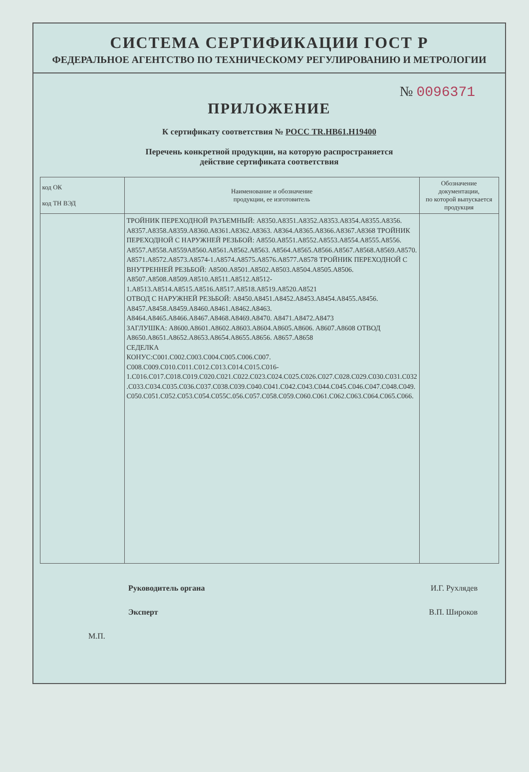СИСТЕМА СЕРТИФИКАЦИИ ГОСТ Р
ФЕДЕРАЛЬНОЕ АГЕНТСТВО ПО ТЕХНИЧЕСКОМУ РЕГУЛИРОВАНИЮ И МЕТРОЛОГИИ
№ 0096371
ПРИЛОЖЕНИЕ
К сертификату соответствия № РОСС TR.НВ61.Н19400
Перечень конкретной продукции, на которую распространяется
действие сертификата соответствия
| код ОК код ТН ВЭД | Наименование и обозначение продукции, ее изготовитель | Обозначение документации, по которой выпускается продукция |
| --- | --- | --- |
| | ТРОЙНИК ПЕРЕХОДНОЙ РАЗЪЕМНЫЙ: A8350.A8351.A8352.A8353.A8354.A8355.A8356. A8357.A8358.A8359.A8360.A8361.A8362.A8363. A8364.A8365.A8366.A8367.A8368 ТРОЙНИК ПЕРЕХОДНОЙ С НАРУЖНЕЙ РЕЗЬБОЙ: A8550.A8551.A8552.A8553.A8554.A8555.A8556. A8557.A8558.A8559A8560.A8561.A8562.A8563. A8564.A8565.A8566.A8567.A8568.A8569.A8570. A8571.A8572.A8573.A8574-1.A8574.A8575.A8576.A8577.A8578 ТРОЙНИК ПЕРЕХОДНОЙ С ВНУТРЕННЕЙ РЕЗЬБОЙ: A8500.A8501.A8502.A8503.A8504.A8505.A8506. A8507.A8508.A8509.A8510.A8511.A8512.A8512-1.A8513.A8514.A8515.A8516.A8517.A8518.A8519.A8520.A8521 ОТВОД С НАРУЖНЕЙ РЕЗЬБОЙ: A8450.A8451.A8452.A8453.A8454.A8455.A8456. A8457.A8458.A8459.A8460.A8461.A8462.A8463. A8464.A8465.A8466.A8467.A8468.A8469.A8470. A8471.A8472.A8473 ЗАГЛУШКА: A8600.A8601.A8602.A8603.A8604.A8605.A8606. A8607.A8608 ОТВОД A8650.A8651.A8652.A8653.A8654.A8655.A8656. A8657.A8658 СЕДЕЛКА КОНУС:C001.C002.C003.C004.C005.C006.C007. C008.C009.C010.C011.C012.C013.C014.C015.C016-1.C016.C017.C018.C019.C020.C021.C022.C023.C024.C025.C026.C027.C028.C029.C030.C031.C032 .C033.C034.C035.C036.C037.C038.C039.C040.C041.C042.C043.C044.C045.C046.C047.C048.C049. C050.C051.C052.C053.C054.C055C.056.C057.C058.C059.C060.C061.C062.C063.C064.C065.C066. | |
Руководитель органа И.Г. Рухлядев
Эксперт В.П. Широков
М.П.